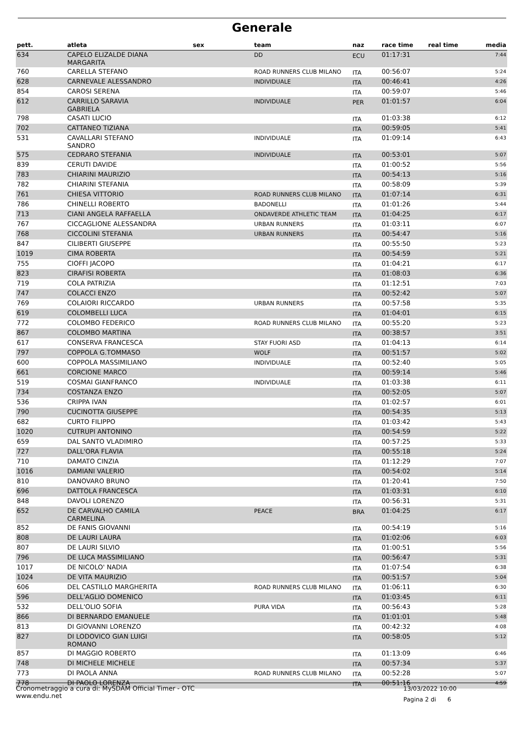Generale
| pett. | atleta | sex | team | naz | race time | real time | media |
| --- | --- | --- | --- | --- | --- | --- | --- |
| 634 | CAPELO ELIZALDE DIANA MARGARITA | | DD | ECU | 01:17:31 | | 7:44 |
| 760 | CARELLA STEFANO | | ROAD RUNNERS CLUB MILANO | ITA | 00:56:07 | | 5:24 |
| 628 | CARNEVALE ALESSANDRO | | INDIVIDUALE | ITA | 00:46:41 | | 4:26 |
| 854 | CAROSI SERENA | | | ITA | 00:59:07 | | 5:46 |
| 612 | CARRILLO SARAVIA GABRIELA | | INDIVIDUALE | PER | 01:01:57 | | 6:04 |
| 798 | CASATI LUCIO | | | ITA | 01:03:38 | | 6:12 |
| 702 | CATTANEO TIZIANA | | | ITA | 00:59:05 | | 5:41 |
| 531 | CAVALLARI STEFANO SANDRO | | INDIVIDUALE | ITA | 01:09:14 | | 6:43 |
| 575 | CEDRARO STEFANIA | | INDIVIDUALE | ITA | 00:53:01 | | 5:07 |
| 839 | CERUTI DAVIDE | | | ITA | 01:00:52 | | 5:56 |
| 783 | CHIARINI MAURIZIO | | | ITA | 00:54:13 | | 5:16 |
| 782 | CHIARINI STEFANIA | | | ITA | 00:58:09 | | 5:39 |
| 761 | CHIESA VITTORIO | | ROAD RUNNERS CLUB MILANO | ITA | 01:07:14 | | 6:31 |
| 786 | CHINELLI ROBERTO | | BADONELLI | ITA | 01:01:26 | | 5:44 |
| 713 | CIANI ANGELA RAFFAELLA | | ONDAVERDE ATHLETIC TEAM | ITA | 01:04:25 | | 6:17 |
| 767 | CICCAGLIONE ALESSANDRA | | URBAN RUNNERS | ITA | 01:03:11 | | 6:07 |
| 768 | CICCOLINI STEFANIA | | URBAN RUNNERS | ITA | 00:54:47 | | 5:16 |
| 847 | CILIBERTI GIUSEPPE | | | ITA | 00:55:50 | | 5:23 |
| 1019 | CIMA ROBERTA | | | ITA | 00:54:59 | | 5:21 |
| 755 | CIOFFI JACOPO | | | ITA | 01:04:21 | | 6:17 |
| 823 | CIRAFISI ROBERTA | | | ITA | 01:08:03 | | 6:36 |
| 719 | COLA PATRIZIA | | | ITA | 01:12:51 | | 7:03 |
| 747 | COLACCI ENZO | | | ITA | 00:52:42 | | 5:07 |
| 769 | COLAIORI RICCARDO | | URBAN RUNNERS | ITA | 00:57:58 | | 5:35 |
| 619 | COLOMBELLI LUCA | | | ITA | 01:04:01 | | 6:15 |
| 772 | COLOMBO FEDERICO | | ROAD RUNNERS CLUB MILANO | ITA | 00:55:20 | | 5:23 |
| 867 | COLOMBO MARTINA | | | ITA | 00:38:57 | | 3:51 |
| 617 | CONSERVA FRANCESCA | | STAY FUORI ASD | ITA | 01:04:13 | | 6:14 |
| 797 | COPPOLA G.TOMMASO | | WOLF | ITA | 00:51:57 | | 5:02 |
| 600 | COPPOLA MASSIMILIANO | | INDIVIDUALE | ITA | 00:52:40 | | 5:05 |
| 661 | CORCIONE MARCO | | | ITA | 00:59:14 | | 5:46 |
| 519 | COSMAI GIANFRANCO | | INDIVIDUALE | ITA | 01:03:38 | | 6:11 |
| 734 | COSTANZA ENZO | | | ITA | 00:52:05 | | 5:07 |
| 536 | CRIPPA IVAN | | | ITA | 01:02:57 | | 6:01 |
| 790 | CUCINOTTA GIUSEPPE | | | ITA | 00:54:35 | | 5:13 |
| 682 | CURTO FILIPPO | | | ITA | 01:03:42 | | 5:43 |
| 1020 | CUTRUPI ANTONINO | | | ITA | 00:54:59 | | 5:22 |
| 659 | DAL SANTO VLADIMIRO | | | ITA | 00:57:25 | | 5:33 |
| 727 | DALL'ORA FLAVIA | | | ITA | 00:55:18 | | 5:24 |
| 710 | DAMATO CINZIA | | | ITA | 01:12:29 | | 7:07 |
| 1016 | DAMIANI VALERIO | | | ITA | 00:54:02 | | 5:14 |
| 810 | DANOVARO BRUNO | | | ITA | 01:20:41 | | 7:50 |
| 696 | DATTOLA FRANCESCA | | | ITA | 01:03:31 | | 6:10 |
| 848 | DAVOLI LORENZO | | | ITA | 00:56:31 | | 5:31 |
| 652 | DE CARVALHO CAMILA CARMELINA | | PEACE | BRA | 01:04:25 | | 6:17 |
| 852 | DE FANIS GIOVANNI | | | ITA | 00:54:19 | | 5:16 |
| 808 | DE LAURI LAURA | | | ITA | 01:02:06 | | 6:03 |
| 807 | DE LAURI SILVIO | | | ITA | 01:00:51 | | 5:56 |
| 796 | DE LUCA MASSIMILIANO | | | ITA | 00:56:47 | | 5:31 |
| 1017 | DE NICOLO' NADIA | | | ITA | 01:07:54 | | 6:38 |
| 1024 | DE VITA MAURIZIO | | | ITA | 00:51:57 | | 5:04 |
| 606 | DEL CASTILLO MARGHERITA | | ROAD RUNNERS CLUB MILANO | ITA | 01:06:11 | | 6:30 |
| 596 | DELL'AGLIO DOMENICO | | | ITA | 01:03:45 | | 6:11 |
| 532 | DELL'OLIO SOFIA | | PURA VIDA | ITA | 00:56:43 | | 5:28 |
| 866 | DI BERNARDO EMANUELE | | | ITA | 01:01:01 | | 5:48 |
| 813 | DI GIOVANNI LORENZO | | | ITA | 00:42:32 | | 4:08 |
| 827 | DI LODOVICO GIAN LUIGI ROMANO | | | ITA | 00:58:05 | | 5:12 |
| 857 | DI MAGGIO ROBERTO | | | ITA | 01:13:09 | | 6:46 |
| 748 | DI MICHELE MICHELE | | | ITA | 00:57:34 | | 5:37 |
| 773 | DI PAOLA ANNA | | ROAD RUNNERS CLUB MILANO | ITA | 00:52:28 | | 5:07 |
| 778 | DI PAOLO LORENZA | | | ITA | 00:51:16 | | 4:59 |
Cronometraggio a cura di: MySDAM Official Timer - OTC
www.endu.net
13/03/2022 10:00
Pagina 2 di 6